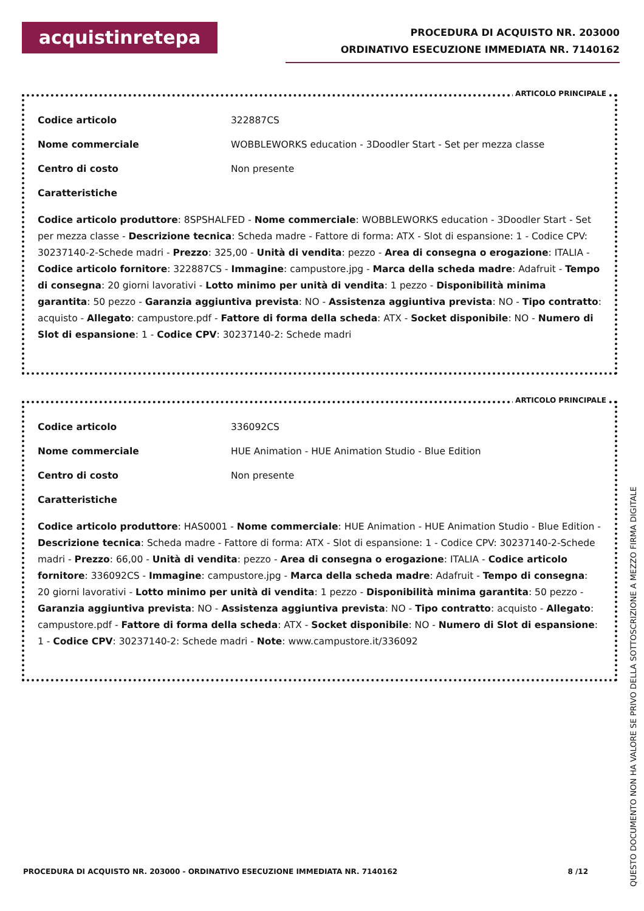acquistinretepa
PROCEDURA DI ACQUISTO NR. 203000
ORDINATIVO ESECUZIONE IMMEDIATA NR. 7140162
ARTICOLO PRINCIPALE
Codice articolo 322887CS
Nome commerciale WOBBLEWORKS education - 3Doodler Start - Set per mezza classe
Centro di costo Non presente
Caratteristiche
Codice articolo produttore: 8SPSHALFED - Nome commerciale: WOBBLEWORKS education - 3Doodler Start - Set per mezza classe - Descrizione tecnica: Scheda madre - Fattore di forma: ATX - Slot di espansione: 1 - Codice CPV: 30237140-2-Schede madri - Prezzo: 325,00 - Unità di vendita: pezzo - Area di consegna o erogazione: ITALIA - Codice articolo fornitore: 322887CS - Immagine: campustore.jpg - Marca della scheda madre: Adafruit - Tempo di consegna: 20 giorni lavorativi - Lotto minimo per unità di vendita: 1 pezzo - Disponibilità minima garantita: 50 pezzo - Garanzia aggiuntiva prevista: NO - Assistenza aggiuntiva prevista: NO - Tipo contratto: acquisto - Allegato: campustore.pdf - Fattore di forma della scheda: ATX - Socket disponibile: NO - Numero di Slot di espansione: 1 - Codice CPV: 30237140-2: Schede madri
ARTICOLO PRINCIPALE
Codice articolo 336092CS
Nome commerciale HUE Animation - HUE Animation Studio - Blue Edition
Centro di costo Non presente
Caratteristiche
Codice articolo produttore: HAS0001 - Nome commerciale: HUE Animation - HUE Animation Studio - Blue Edition - Descrizione tecnica: Scheda madre - Fattore di forma: ATX - Slot di espansione: 1 - Codice CPV: 30237140-2-Schede madri - Prezzo: 66,00 - Unità di vendita: pezzo - Area di consegna o erogazione: ITALIA - Codice articolo fornitore: 336092CS - Immagine: campustore.jpg - Marca della scheda madre: Adafruit - Tempo di consegna: 20 giorni lavorativi - Lotto minimo per unità di vendita: 1 pezzo - Disponibilità minima garantita: 50 pezzo - Garanzia aggiuntiva prevista: NO - Assistenza aggiuntiva prevista: NO - Tipo contratto: acquisto - Allegato: campustore.pdf - Fattore di forma della scheda: ATX - Socket disponibile: NO - Numero di Slot di espansione: 1 - Codice CPV: 30237140-2: Schede madri - Note: www.campustore.it/336092
PROCEDURA DI ACQUISTO NR. 203000 - ORDINATIVO ESECUZIONE IMMEDIATA NR. 7140162 8 /12
QUESTO DOCUMENTO NON HA VALORE SE PRIVO DELLA SOTTOSCRIZIONE A MEZZO FIRMA DIGITALE